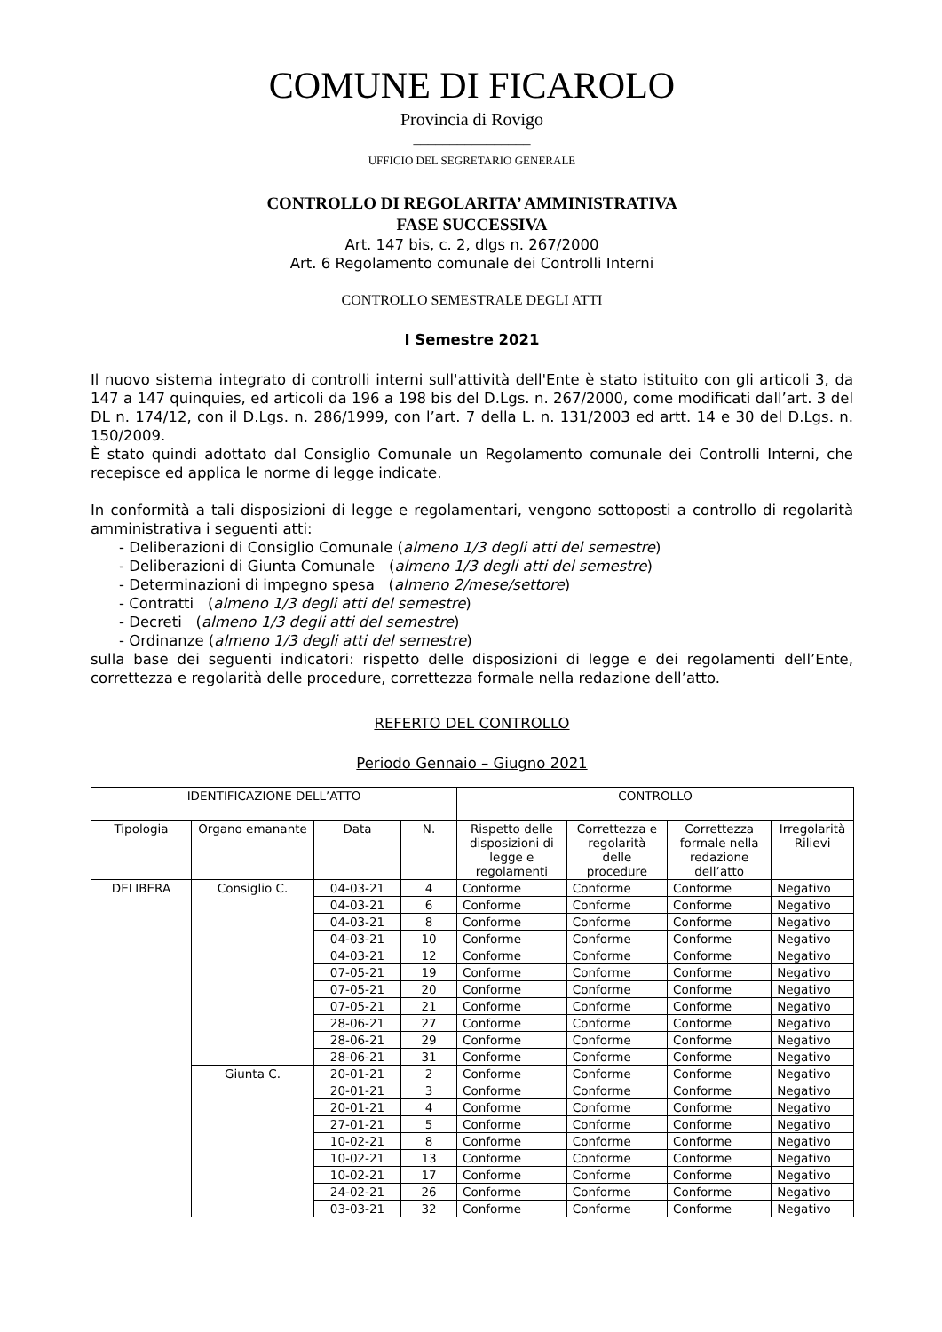COMUNE DI FICAROLO
Provincia di Rovigo
________________
UFFICIO DEL SEGRETARIO GENERALE
CONTROLLO DI REGOLARITA’ AMMINISTRATIVA
FASE SUCCESSIVA
Art. 147 bis, c. 2, dlgs n. 267/2000
Art. 6 Regolamento comunale dei Controlli Interni
CONTROLLO SEMESTRALE DEGLI ATTI
I Semestre 2021
Il nuovo sistema integrato di controlli interni sull'attività dell'Ente è stato istituito con gli articoli 3, da 147 a 147 quinquies, ed articoli da 196 a 198 bis del D.Lgs. n. 267/2000, come modificati dall’art. 3 del DL n. 174/12, con il D.Lgs. n. 286/1999, con l’art. 7 della L. n. 131/2003 ed artt. 14 e 30 del D.Lgs. n. 150/2009.
È stato quindi adottato dal Consiglio Comunale un Regolamento comunale dei Controlli Interni, che recepisce ed applica le norme di legge indicate.
In conformità a tali disposizioni di legge e regolamentari, vengono sottoposti a controllo di regolarità amministrativa i seguenti atti:
- Deliberazioni di Consiglio Comunale (almeno 1/3 degli atti del semestre)
- Deliberazioni di Giunta Comunale (almeno 1/3 degli atti del semestre)
- Determinazioni di impegno spesa (almeno 2/mese/settore)
- Contratti (almeno 1/3 degli atti del semestre)
- Decreti (almeno 1/3 degli atti del semestre)
- Ordinanze (almeno 1/3 degli atti del semestre)
sulla base dei seguenti indicatori: rispetto delle disposizioni di legge e dei regolamenti dell’Ente, correttezza e regolarità delle procedure, correttezza formale nella redazione dell’atto.
REFERTO DEL CONTROLLO
Periodo Gennaio – Giugno 2021
| IDENTIFICAZIONE DELL’ATTO | | | | CONTROLLO | | | |
| --- | --- | --- | --- | --- | --- | --- | --- |
| Tipologia | Organo emanante | Data | N. | Rispetto delle disposizioni di legge e regolamenti | Correttezza e regolarità delle procedure | Correttezza formale nella redazione dell’atto | Irregolarità Rilievi |
| DELIBERA | Consiglio C. | 04-03-21 | 4 | Conforme | Conforme | Conforme | Negativo |
| | | 04-03-21 | 6 | Conforme | Conforme | Conforme | Negativo |
| | | 04-03-21 | 8 | Conforme | Conforme | Conforme | Negativo |
| | | 04-03-21 | 10 | Conforme | Conforme | Conforme | Negativo |
| | | 04-03-21 | 12 | Conforme | Conforme | Conforme | Negativo |
| | | 07-05-21 | 19 | Conforme | Conforme | Conforme | Negativo |
| | | 07-05-21 | 20 | Conforme | Conforme | Conforme | Negativo |
| | | 07-05-21 | 21 | Conforme | Conforme | Conforme | Negativo |
| | | 28-06-21 | 27 | Conforme | Conforme | Conforme | Negativo |
| | | 28-06-21 | 29 | Conforme | Conforme | Conforme | Negativo |
| | | 28-06-21 | 31 | Conforme | Conforme | Conforme | Negativo |
| | Giunta C. | 20-01-21 | 2 | Conforme | Conforme | Conforme | Negativo |
| | | 20-01-21 | 3 | Conforme | Conforme | Conforme | Negativo |
| | | 20-01-21 | 4 | Conforme | Conforme | Conforme | Negativo |
| | | 27-01-21 | 5 | Conforme | Conforme | Conforme | Negativo |
| | | 10-02-21 | 8 | Conforme | Conforme | Conforme | Negativo |
| | | 10-02-21 | 13 | Conforme | Conforme | Conforme | Negativo |
| | | 10-02-21 | 17 | Conforme | Conforme | Conforme | Negativo |
| | | 24-02-21 | 26 | Conforme | Conforme | Conforme | Negativo |
| | | 03-03-21 | 32 | Conforme | Conforme | Conforme | Negativo |